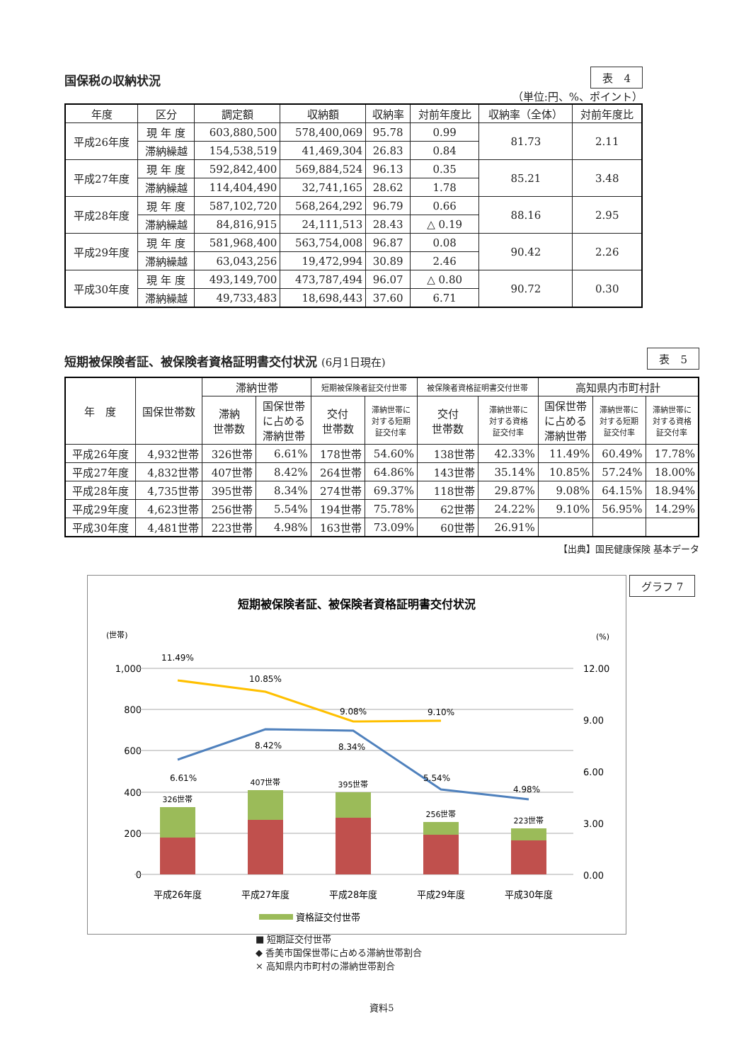国保税の収納状況
表　4
（単位:円、%、ポイント）
| 年度 | 区分 | 調定額 | 収納額 | 収納率 | 対前年度比 | 収納率（全体） | 対前年度比 |
| --- | --- | --- | --- | --- | --- | --- | --- |
| 平成26年度 | 現 年 度 | 603,880,500 | 578,400,069 | 95.78 | 0.99 | 81.73 | 2.11 |
| | 滞納繰越 | 154,538,519 | 41,469,304 | 26.83 | 0.84 | | |
| 平成27年度 | 現 年 度 | 592,842,400 | 569,884,524 | 96.13 | 0.35 | 85.21 | 3.48 |
| | 滞納繰越 | 114,404,490 | 32,741,165 | 28.62 | 1.78 | | |
| 平成28年度 | 現 年 度 | 587,102,720 | 568,264,292 | 96.79 | 0.66 | 88.16 | 2.95 |
| | 滞納繰越 | 84,816,915 | 24,111,513 | 28.43 | △ 0.19 | | |
| 平成29年度 | 現 年 度 | 581,968,400 | 563,754,008 | 96.87 | 0.08 | 90.42 | 2.26 |
| | 滞納繰越 | 63,043,256 | 19,472,994 | 30.89 | 2.46 | | |
| 平成30年度 | 現 年 度 | 493,149,700 | 473,787,494 | 96.07 | △ 0.80 | 90.72 | 0.30 |
| | 滞納繰越 | 49,733,483 | 18,698,443 | 37.60 | 6.71 | | |
短期被保険者証、被保険者資格証明書交付状況 (6月1日現在)
表　5
| 年 度 | 国保世帯数 | 滞納世帯 | | 短期被保険者証交付世帯 | | 被保険者資格証明書交付世帯 | | 高知県内市町村計 | | |
| --- | --- | --- | --- | --- | --- | --- | --- | --- | --- | --- |
| | | 滞納 世帯数 | 国保世帯 に占める 滞納世帯 | 交付 世帯数 | 滞納世帯に 対する短期 証交付率 | 交付 世帯数 | 滞納世帯に 対する資格 証交付率 | 国保世帯 に占める 滞納世帯 | 滞納世帯に 対する短期 証交付率 | 滞納世帯に 対する資格 証交付率 |
| 平成26年度 | 4,932世帯 | 326世帯 | 6.61% | 178世帯 | 54.60% | 138世帯 | 42.33% | 11.49% | 60.49% | 17.78% |
| 平成27年度 | 4,832世帯 | 407世帯 | 8.42% | 264世帯 | 64.86% | 143世帯 | 35.14% | 10.85% | 57.24% | 18.00% |
| 平成28年度 | 4,735世帯 | 395世帯 | 8.34% | 274世帯 | 69.37% | 118世帯 | 29.87% | 9.08% | 64.15% | 18.94% |
| 平成29年度 | 4,623世帯 | 256世帯 | 5.54% | 194世帯 | 75.78% | 62世帯 | 24.22% | 9.10% | 56.95% | 14.29% |
| 平成30年度 | 4,481世帯 | 223世帯 | 4.98% | 163世帯 | 73.09% | 60世帯 | 26.91% | | | |
【出典】国民健康保険 基本データ
短期被保険者証、被保険者資格証明書交付状況
(世帯)
(%)
1,000
800
600
400
200
0
12.00
9.00
6.00
3.00
0.00
326世帯
407世帯
395世帯
256世帯
223世帯
11.49%
10.85%
9.08%
9.10%
6.61%
8.42%
8.34%
5.54%
4.98%
平成26年度
平成27年度
平成28年度
平成29年度
平成30年度
資格証交付世帯
グラフ 7
■ 短期証交付世帯
◆ 香美市国保世帯に占める滞納世帯割合
× 高知県内市町村の滞納世帯割合
資料5